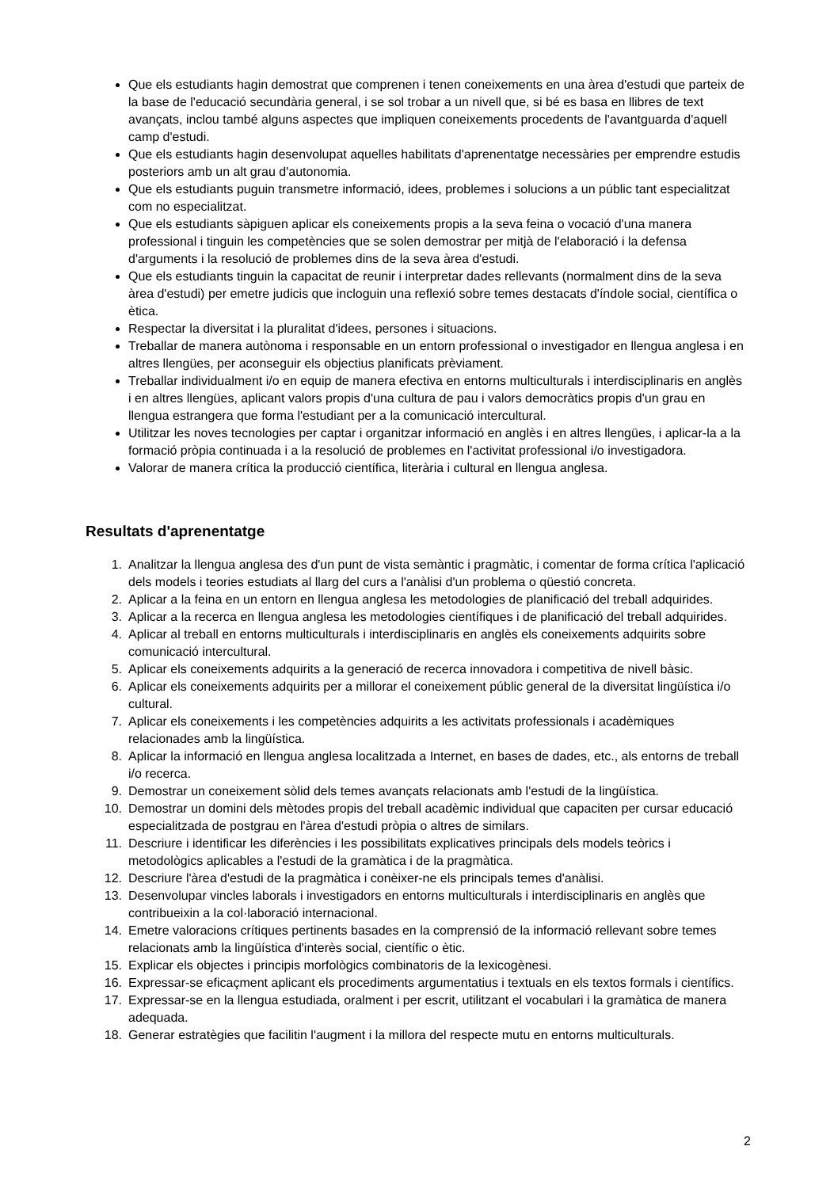Que els estudiants hagin demostrat que comprenen i tenen coneixements en una àrea d'estudi que parteix de la base de l'educació secundària general, i se sol trobar a un nivell que, si bé es basa en llibres de text avançats, inclou també alguns aspectes que impliquen coneixements procedents de l'avantguarda d'aquell camp d'estudi.
Que els estudiants hagin desenvolupat aquelles habilitats d'aprenentatge necessàries per emprendre estudis posteriors amb un alt grau d'autonomia.
Que els estudiants puguin transmetre informació, idees, problemes i solucions a un públic tant especialitzat com no especialitzat.
Que els estudiants sàpiguen aplicar els coneixements propis a la seva feina o vocació d'una manera professional i tinguin les competències que se solen demostrar per mitjà de l'elaboració i la defensa d'arguments i la resolució de problemes dins de la seva àrea d'estudi.
Que els estudiants tinguin la capacitat de reunir i interpretar dades rellevants (normalment dins de la seva àrea d'estudi) per emetre judicis que incloguin una reflexió sobre temes destacats d'índole social, científica o ètica.
Respectar la diversitat i la pluralitat d'idees, persones i situacions.
Treballar de manera autònoma i responsable en un entorn professional o investigador en llengua anglesa i en altres llengües, per aconseguir els objectius planificats prèviament.
Treballar individualment i/o en equip de manera efectiva en entorns multiculturals i interdisciplinaris en anglès i en altres llengües, aplicant valors propis d'una cultura de pau i valors democràtics propis d'un grau en llengua estrangera que forma l'estudiant per a la comunicació intercultural.
Utilitzar les noves tecnologies per captar i organitzar informació en anglès i en altres llengües, i aplicar-la a la formació pròpia continuada i a la resolució de problemes en l'activitat professional i/o investigadora.
Valorar de manera crítica la producció científica, literària i cultural en llengua anglesa.
Resultats d'aprenentatge
1. Analitzar la llengua anglesa des d'un punt de vista semàntic i pragmàtic, i comentar de forma crítica l'aplicació dels models i teories estudiats al llarg del curs a l'anàlisi d'un problema o qüestió concreta.
2. Aplicar a la feina en un entorn en llengua anglesa les metodologies de planificació del treball adquirides.
3. Aplicar a la recerca en llengua anglesa les metodologies científiques i de planificació del treball adquirides.
4. Aplicar al treball en entorns multiculturals i interdisciplinaris en anglès els coneixements adquirits sobre comunicació intercultural.
5. Aplicar els coneixements adquirits a la generació de recerca innovadora i competitiva de nivell bàsic.
6. Aplicar els coneixements adquirits per a millorar el coneixement públic general de la diversitat lingüística i/o cultural.
7. Aplicar els coneixements i les competències adquirits a les activitats professionals i acadèmiques relacionades amb la lingüística.
8. Aplicar la informació en llengua anglesa localitzada a Internet, en bases de dades, etc., als entorns de treball i/o recerca.
9. Demostrar un coneixement sòlid dels temes avançats relacionats amb l'estudi de la lingüística.
10. Demostrar un domini dels mètodes propis del treball acadèmic individual que capaciten per cursar educació especialitzada de postgrau en l'àrea d'estudi pròpia o altres de similars.
11. Descriure i identificar les diferències i les possibilitats explicatives principals dels models teòrics i metodològics aplicables a l'estudi de la gramàtica i de la pragmàtica.
12. Descriure l'àrea d'estudi de la pragmàtica i conèixer-ne els principals temes d'anàlisi.
13. Desenvolupar vincles laborals i investigadors en entorns multiculturals i interdisciplinaris en anglès que contribueixin a la col·laboració internacional.
14. Emetre valoracions crítiques pertinents basades en la comprensió de la informació rellevant sobre temes relacionats amb la lingüística d'interès social, científic o ètic.
15. Explicar els objectes i principis morfològics combinatoris de la lexicogènesi.
16. Expressar-se eficaçment aplicant els procediments argumentatius i textuals en els textos formals i científics.
17. Expressar-se en la llengua estudiada, oralment i per escrit, utilitzant el vocabulari i la gramàtica de manera adequada.
18. Generar estratègies que facilitin l'augment i la millora del respecte mutu en entorns multiculturals.
2